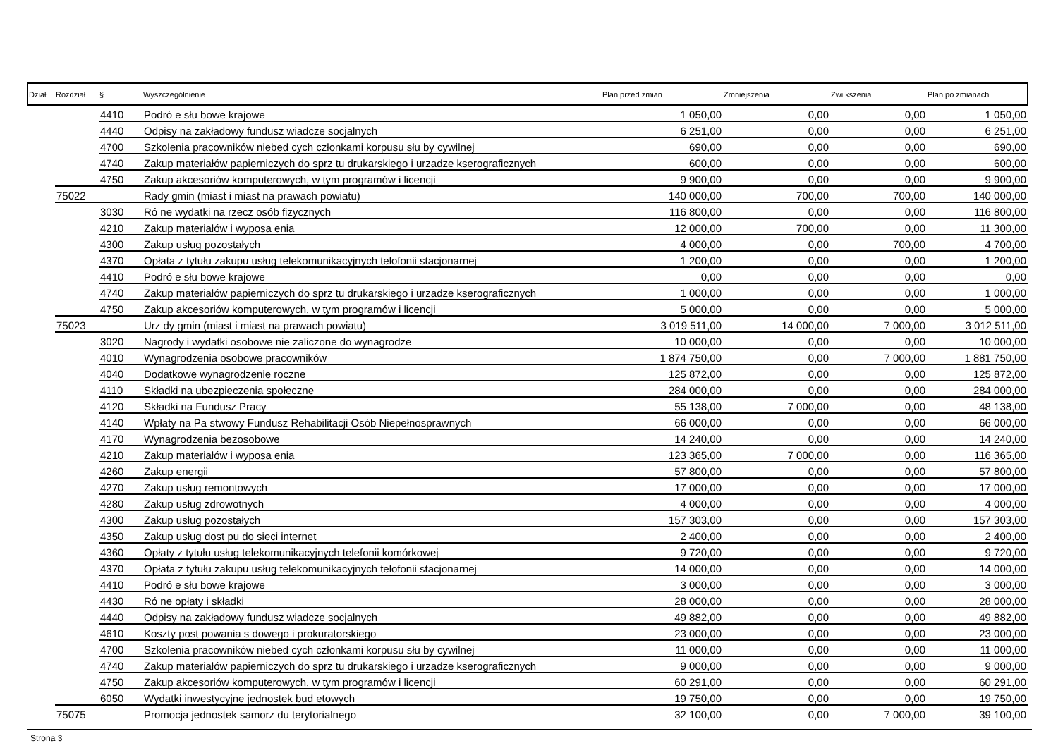| Dział | Rozdział | § | Wyszczególnienie | Plan przed zmian | Zmniejszenia | Zwi kszenia | Plan po zmianach |
| --- | --- | --- | --- | --- | --- | --- | --- |
| | | 4410 | Podró e słu bowe krajowe | 1 050,00 | 0,00 | 0,00 | 1 050,00 |
| | | 4440 | Odpisy na zakładowy fundusz wiadcze socjalnych | 6 251,00 | 0,00 | 0,00 | 6 251,00 |
| | | 4700 | Szkolenia pracowników niebed cych członkami korpusu słu by cywilnej | 690,00 | 0,00 | 0,00 | 690,00 |
| | | 4740 | Zakup materiałów papierniczych do sprz tu drukarskiego i urzadze kserograficznych | 600,00 | 0,00 | 0,00 | 600,00 |
| | | 4750 | Zakup akcesoriów komputerowych, w tym programów i licencji | 9 900,00 | 0,00 | 0,00 | 9 900,00 |
| | 75022 | | Rady gmin (miast i miast na prawach powiatu) | 140 000,00 | 700,00 | 700,00 | 140 000,00 |
| | | 3030 | Ró ne wydatki na rzecz osób fizycznych | 116 800,00 | 0,00 | 0,00 | 116 800,00 |
| | | 4210 | Zakup materiałów i wyposa enia | 12 000,00 | 700,00 | 0,00 | 11 300,00 |
| | | 4300 | Zakup usług pozostałych | 4 000,00 | 0,00 | 700,00 | 4 700,00 |
| | | 4370 | Opłata z tytułu zakupu usług telekomunikacyjnych telofonii stacjonarnej | 1 200,00 | 0,00 | 0,00 | 1 200,00 |
| | | 4410 | Podró e słu bowe krajowe | 0,00 | 0,00 | 0,00 | 0,00 |
| | | 4740 | Zakup materiałów papierniczych do sprz tu drukarskiego i urzadze kserograficznych | 1 000,00 | 0,00 | 0,00 | 1 000,00 |
| | | 4750 | Zakup akcesoriów komputerowych, w tym programów i licencji | 5 000,00 | 0,00 | 0,00 | 5 000,00 |
| | 75023 | | Urz dy gmin (miast i miast na prawach powiatu) | 3 019 511,00 | 14 000,00 | 7 000,00 | 3 012 511,00 |
| | | 3020 | Nagrody i wydatki osobowe nie zaliczone do wynagrodze | 10 000,00 | 0,00 | 0,00 | 10 000,00 |
| | | 4010 | Wynagrodzenia osobowe pracowników | 1 874 750,00 | 0,00 | 7 000,00 | 1 881 750,00 |
| | | 4040 | Dodatkowe wynagrodzenie roczne | 125 872,00 | 0,00 | 0,00 | 125 872,00 |
| | | 4110 | Składki na ubezpieczenia społeczne | 284 000,00 | 0,00 | 0,00 | 284 000,00 |
| | | 4120 | Składki na Fundusz Pracy | 55 138,00 | 7 000,00 | 0,00 | 48 138,00 |
| | | 4140 | Wpłaty na Pa stwowy Fundusz Rehabilitacji Osób Niepełnosprawnych | 66 000,00 | 0,00 | 0,00 | 66 000,00 |
| | | 4170 | Wynagrodzenia bezosobowe | 14 240,00 | 0,00 | 0,00 | 14 240,00 |
| | | 4210 | Zakup materiałów i wyposa enia | 123 365,00 | 7 000,00 | 0,00 | 116 365,00 |
| | | 4260 | Zakup energii | 57 800,00 | 0,00 | 0,00 | 57 800,00 |
| | | 4270 | Zakup usług remontowych | 17 000,00 | 0,00 | 0,00 | 17 000,00 |
| | | 4280 | Zakup usług zdrowotnych | 4 000,00 | 0,00 | 0,00 | 4 000,00 |
| | | 4300 | Zakup usług pozostałych | 157 303,00 | 0,00 | 0,00 | 157 303,00 |
| | | 4350 | Zakup usług dost pu do sieci internet | 2 400,00 | 0,00 | 0,00 | 2 400,00 |
| | | 4360 | Opłaty z tytułu usług telekomunikacyjnych telefonii komórkowej | 9 720,00 | 0,00 | 0,00 | 9 720,00 |
| | | 4370 | Opłata z tytułu zakupu usług telekomunikacyjnych telofonii stacjonarnej | 14 000,00 | 0,00 | 0,00 | 14 000,00 |
| | | 4410 | Podró e słu bowe krajowe | 3 000,00 | 0,00 | 0,00 | 3 000,00 |
| | | 4430 | Ró ne opłaty i składki | 28 000,00 | 0,00 | 0,00 | 28 000,00 |
| | | 4440 | Odpisy na zakładowy fundusz wiadcze socjalnych | 49 882,00 | 0,00 | 0,00 | 49 882,00 |
| | | 4610 | Koszty post powania s dowego i prokuratorskiego | 23 000,00 | 0,00 | 0,00 | 23 000,00 |
| | | 4700 | Szkolenia pracowników niebed cych członkami korpusu słu by cywilnej | 11 000,00 | 0,00 | 0,00 | 11 000,00 |
| | | 4740 | Zakup materiałów papierniczych do sprz tu drukarskiego i urzadze kserograficznych | 9 000,00 | 0,00 | 0,00 | 9 000,00 |
| | | 4750 | Zakup akcesoriów komputerowych, w tym programów i licencji | 60 291,00 | 0,00 | 0,00 | 60 291,00 |
| | | 6050 | Wydatki inwestycyjne jednostek bud etowych | 19 750,00 | 0,00 | 0,00 | 19 750,00 |
| | 75075 | | Promocja jednostek samorz du terytorialnego | 32 100,00 | 0,00 | 7 000,00 | 39 100,00 |
Strona 3